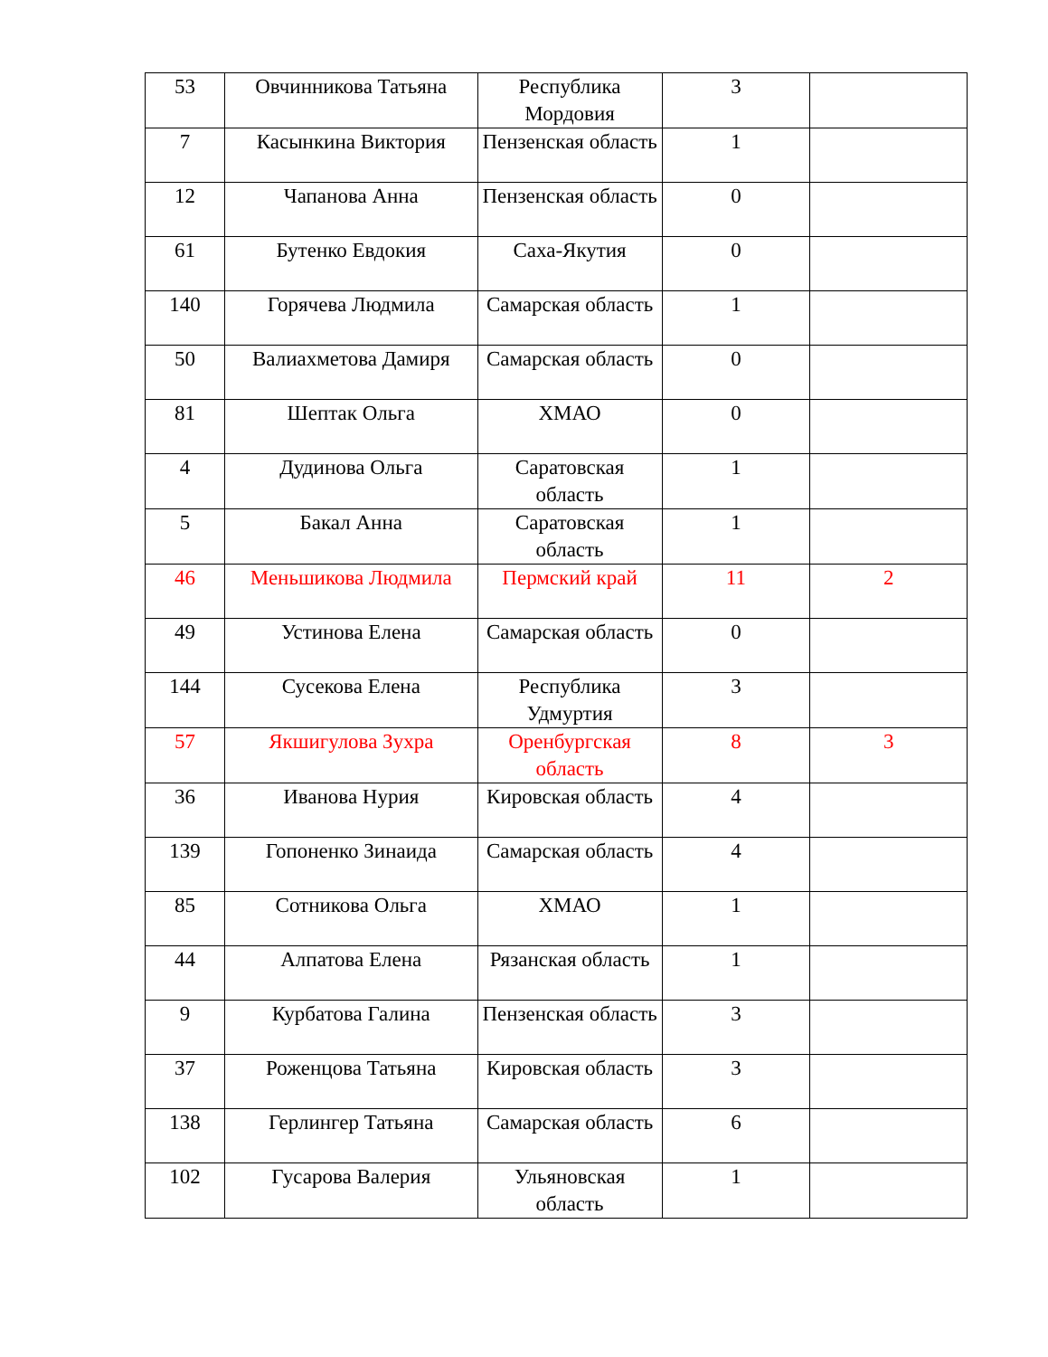| 53 | Овчинникова Татьяна | Республика Мордовия | 3 | |
| 7 | Касынкина Виктория | Пензенская область | 1 | |
| 12 | Чапанова Анна | Пензенская область | 0 | |
| 61 | Бутенко Евдокия | Саха-Якутия | 0 | |
| 140 | Горячева Людмила | Самарская область | 1 | |
| 50 | Валиахметова Дамиря | Самарская область | 0 | |
| 81 | Шептак Ольга | ХМАО | 0 | |
| 4 | Дудинова Ольга | Саратовская область | 1 | |
| 5 | Бакал Анна | Саратовская область | 1 | |
| 46 | Меньшикова Людмила | Пермский край | 11 | 2 |
| 49 | Устинова Елена | Самарская область | 0 | |
| 144 | Сусекова Елена | Республика Удмуртия | 3 | |
| 57 | Якшигулова Зухра | Оренбургская область | 8 | 3 |
| 36 | Иванова Нурия | Кировская область | 4 | |
| 139 | Гопоненко Зинаида | Самарская область | 4 | |
| 85 | Сотникова Ольга | ХМАО | 1 | |
| 44 | Алпатова Елена | Рязанская область | 1 | |
| 9 | Курбатова Галина | Пензенская область | 3 | |
| 37 | Роженцова Татьяна | Кировская область | 3 | |
| 138 | Герлингер Татьяна | Самарская область | 6 | |
| 102 | Гусарова Валерия | Ульяновская область | 1 | |